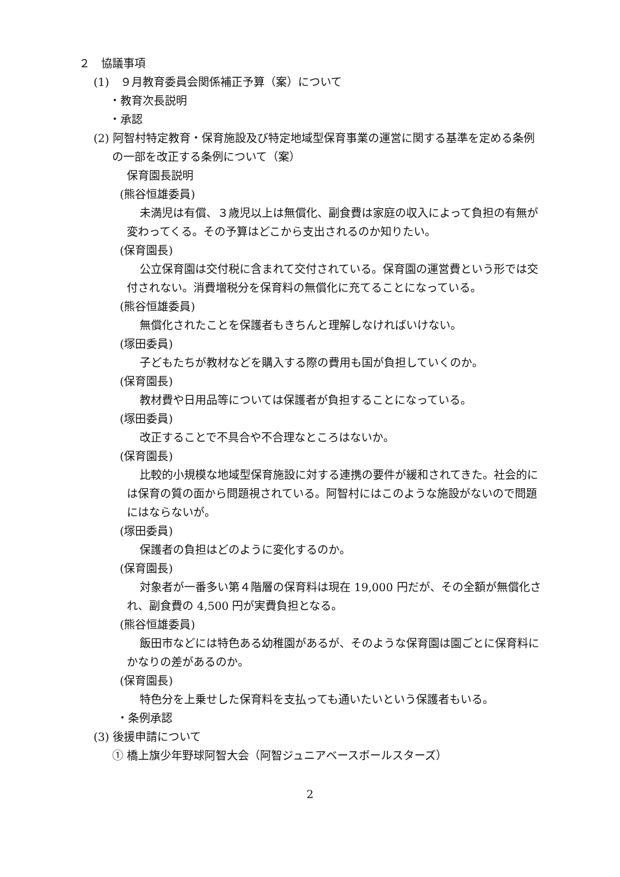２　協議事項
(1)　９月教育委員会関係補正予算（案）について
・教育次長説明
・承認
(2) 阿智村特定教育・保育施設及び特定地域型保育事業の運営に関する基準を定める条例の一部を改正する条例について（案）
保育園長説明
(熊谷恒雄委員)
未満児は有償、３歳児以上は無償化、副食費は家庭の収入によって負担の有無が変わってくる。その予算はどこから支出されるのか知りたい。
(保育園長)
公立保育園は交付税に含まれて交付されている。保育園の運営費という形では交付されない。消費増税分を保育料の無償化に充てることになっている。
(熊谷恒雄委員)
無償化されたことを保護者もきちんと理解しなければいけない。
(塚田委員)
子どもたちが教材などを購入する際の費用も国が負担していくのか。
(保育園長)
教材費や日用品等については保護者が負担することになっている。
(塚田委員)
改正することで不具合や不合理なところはないか。
(保育園長)
比較的小規模な地域型保育施設に対する連携の要件が緩和されてきた。社会的には保育の質の面から問題視されている。阿智村にはこのような施設がないので問題にはならないが。
(塚田委員)
保護者の負担はどのように変化するのか。
(保育園長)
対象者が一番多い第４階層の保育料は現在 19,000 円だが、その全額が無償化され、副食費の 4,500 円が実費負担となる。
(熊谷恒雄委員)
飯田市などには特色ある幼稚園があるが、そのような保育園は園ごとに保育料にかなりの差があるのか。
(保育園長)
特色分を上乗せした保育料を支払っても通いたいという保護者もいる。
・条例承認
(3) 後援申請について
① 橋上旗少年野球阿智大会（阿智ジュニアベースボールスターズ）
2